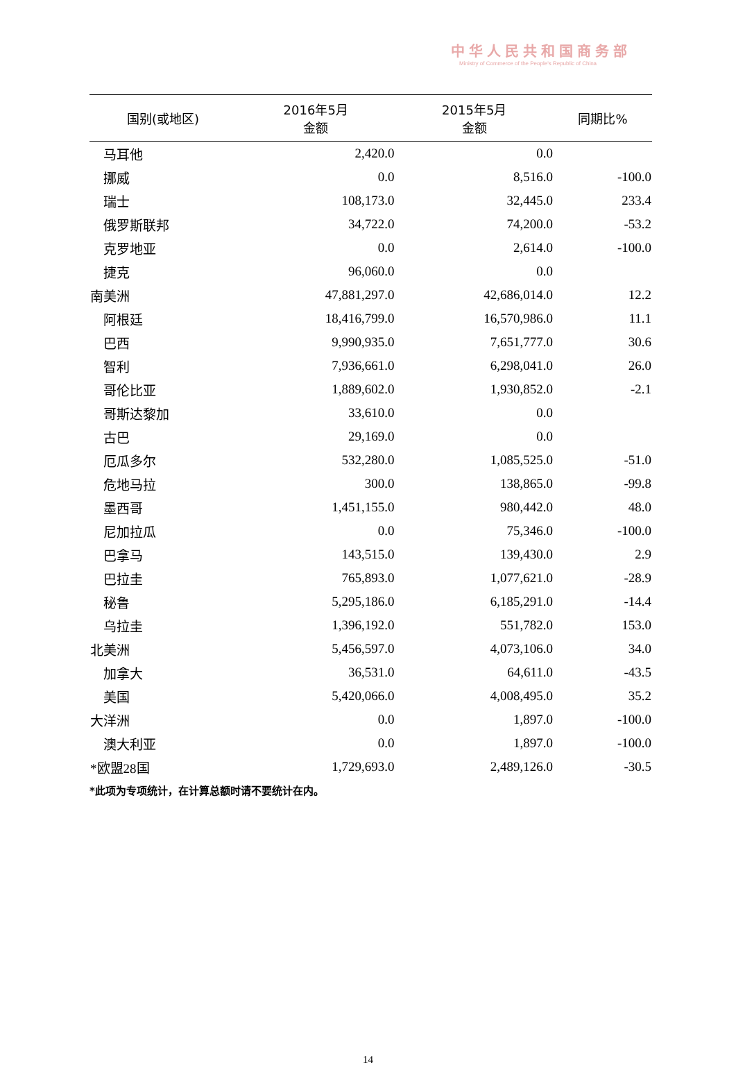中华人民共和国商务部
Ministry of Commerce of the People's Republic of China
| 国别(或地区) | 2016年5月 金额 | 2015年5月 金额 | 同期比% |
| --- | --- | --- | --- |
| 马耳他 | 2,420.0 | 0.0 | |
| 挪威 | 0.0 | 8,516.0 | -100.0 |
| 瑞士 | 108,173.0 | 32,445.0 | 233.4 |
| 俄罗斯联邦 | 34,722.0 | 74,200.0 | -53.2 |
| 克罗地亚 | 0.0 | 2,614.0 | -100.0 |
| 捷克 | 96,060.0 | 0.0 | |
| 南美洲 | 47,881,297.0 | 42,686,014.0 | 12.2 |
| 阿根廷 | 18,416,799.0 | 16,570,986.0 | 11.1 |
| 巴西 | 9,990,935.0 | 7,651,777.0 | 30.6 |
| 智利 | 7,936,661.0 | 6,298,041.0 | 26.0 |
| 哥伦比亚 | 1,889,602.0 | 1,930,852.0 | -2.1 |
| 哥斯达黎加 | 33,610.0 | 0.0 | |
| 古巴 | 29,169.0 | 0.0 | |
| 厄瓜多尔 | 532,280.0 | 1,085,525.0 | -51.0 |
| 危地马拉 | 300.0 | 138,865.0 | -99.8 |
| 墨西哥 | 1,451,155.0 | 980,442.0 | 48.0 |
| 尼加拉瓜 | 0.0 | 75,346.0 | -100.0 |
| 巴拿马 | 143,515.0 | 139,430.0 | 2.9 |
| 巴拉圭 | 765,893.0 | 1,077,621.0 | -28.9 |
| 秘鲁 | 5,295,186.0 | 6,185,291.0 | -14.4 |
| 乌拉圭 | 1,396,192.0 | 551,782.0 | 153.0 |
| 北美洲 | 5,456,597.0 | 4,073,106.0 | 34.0 |
| 加拿大 | 36,531.0 | 64,611.0 | -43.5 |
| 美国 | 5,420,066.0 | 4,008,495.0 | 35.2 |
| 大洋洲 | 0.0 | 1,897.0 | -100.0 |
| 澳大利亚 | 0.0 | 1,897.0 | -100.0 |
| *欧盟28国 | 1,729,693.0 | 2,489,126.0 | -30.5 |
*此项为专项统计，在计算总额时请不要统计在内。
14